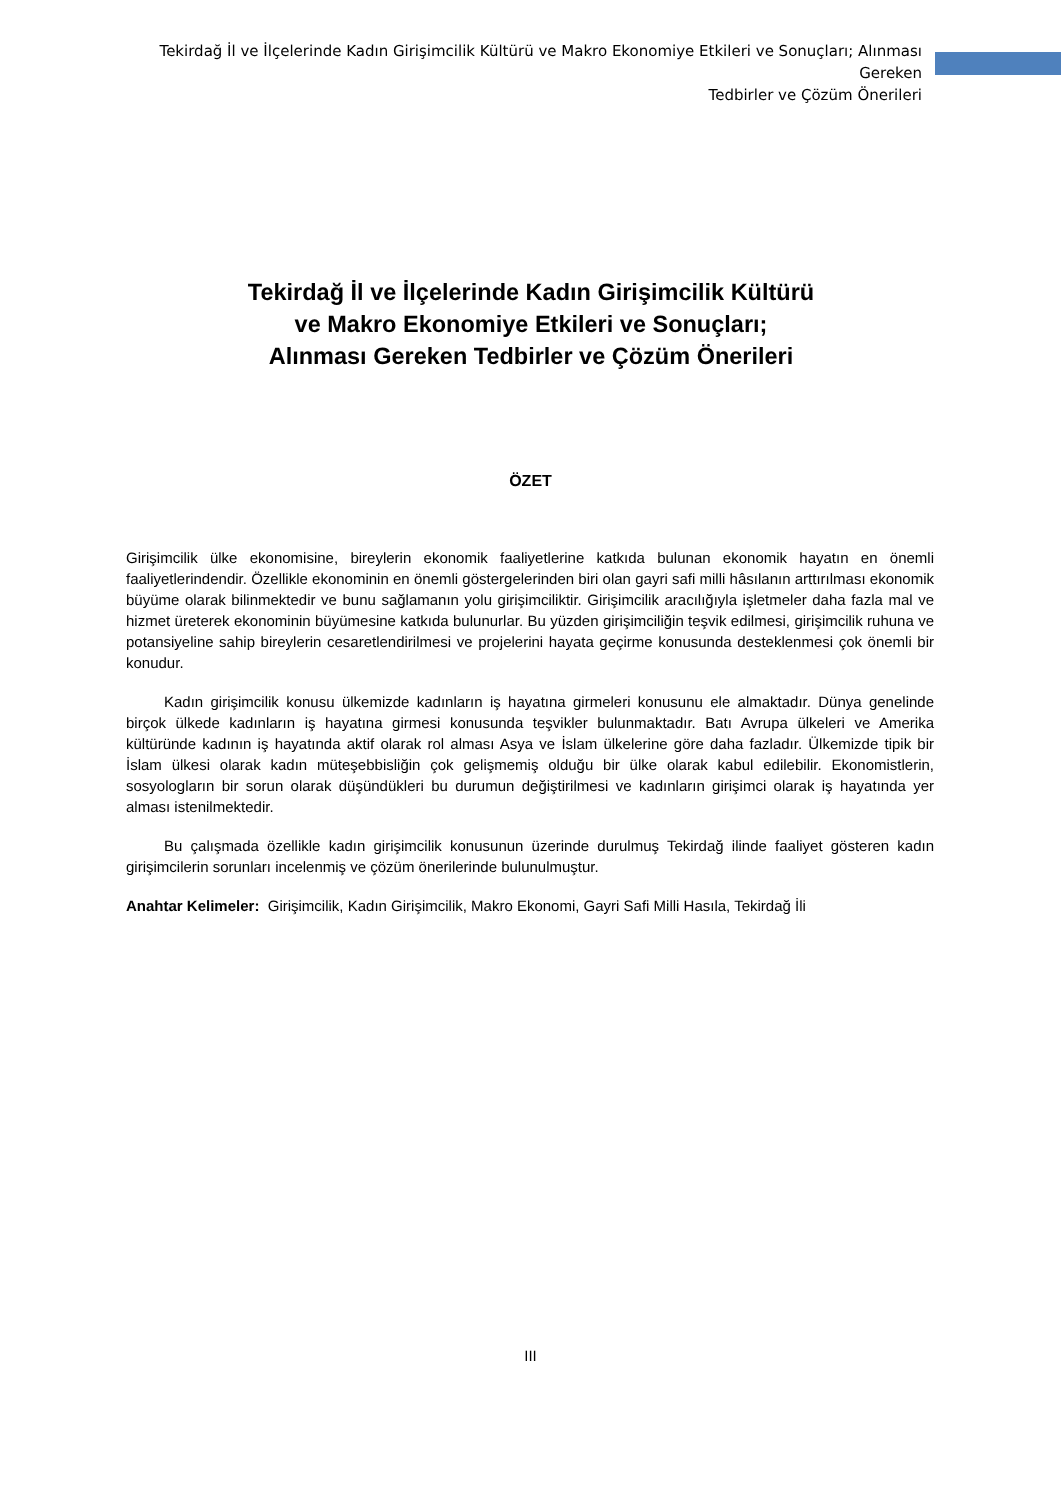Tekirdağ İl ve İlçelerinde Kadın Girişimcilik Kültürü ve Makro Ekonomiye Etkileri ve Sonuçları; Alınması Gereken
Tedbirler ve Çözüm Önerileri
Tekirdağ İl ve İlçelerinde Kadın Girişimcilik Kültürü
ve Makro Ekonomiye Etkileri ve Sonuçları;
Alınması Gereken Tedbirler ve Çözüm Önerileri
ÖZET
Girişimcilik ülke ekonomisine, bireylerin ekonomik faaliyetlerine katkıda bulunan ekonomik hayatın en önemli faaliyetlerindendir. Özellikle ekonominin en önemli göstergelerinden biri olan gayri safi milli hâsılanın arttırılması ekonomik büyüme olarak bilinmektedir ve bunu sağlamanın yolu girişimciliktir. Girişimcilik aracılığıyla işletmeler daha fazla mal ve hizmet üreterek ekonominin büyümesine katkıda bulunurlar. Bu yüzden girişimciliğin teşvik edilmesi, girişimcilik ruhuna ve potansiyeline sahip bireylerin cesaretlendirilmesi ve projelerini hayata geçirme konusunda desteklenmesi çok önemli bir konudur.
Kadın girişimcilik konusu ülkemizde kadınların iş hayatına girmeleri konusunu ele almaktadır. Dünya genelinde birçok ülkede kadınların iş hayatına girmesi konusunda teşvikler bulunmaktadır. Batı Avrupa ülkeleri ve Amerika kültüründe kadının iş hayatında aktif olarak rol alması Asya ve İslam ülkelerine göre daha fazladır. Ülkemizde tipik bir İslam ülkesi olarak kadın müteşebbisliğin çok gelişmemiş olduğu bir ülke olarak kabul edilebilir. Ekonomistlerin, sosyologların bir sorun olarak düşündükleri bu durumun değiştirilmesi ve kadınların girişimci olarak iş hayatında yer alması istenilmektedir.
Bu çalışmada özellikle kadın girişimcilik konusunun üzerinde durulmuş Tekirdağ ilinde faaliyet gösteren kadın girişimcilerin sorunları incelenmiş ve çözüm önerilerinde bulunulmuştur.
Anahtar Kelimeler: Girişimcilik, Kadın Girişimcilik, Makro Ekonomi, Gayri Safi Milli Hasıla, Tekirdağ İli
III